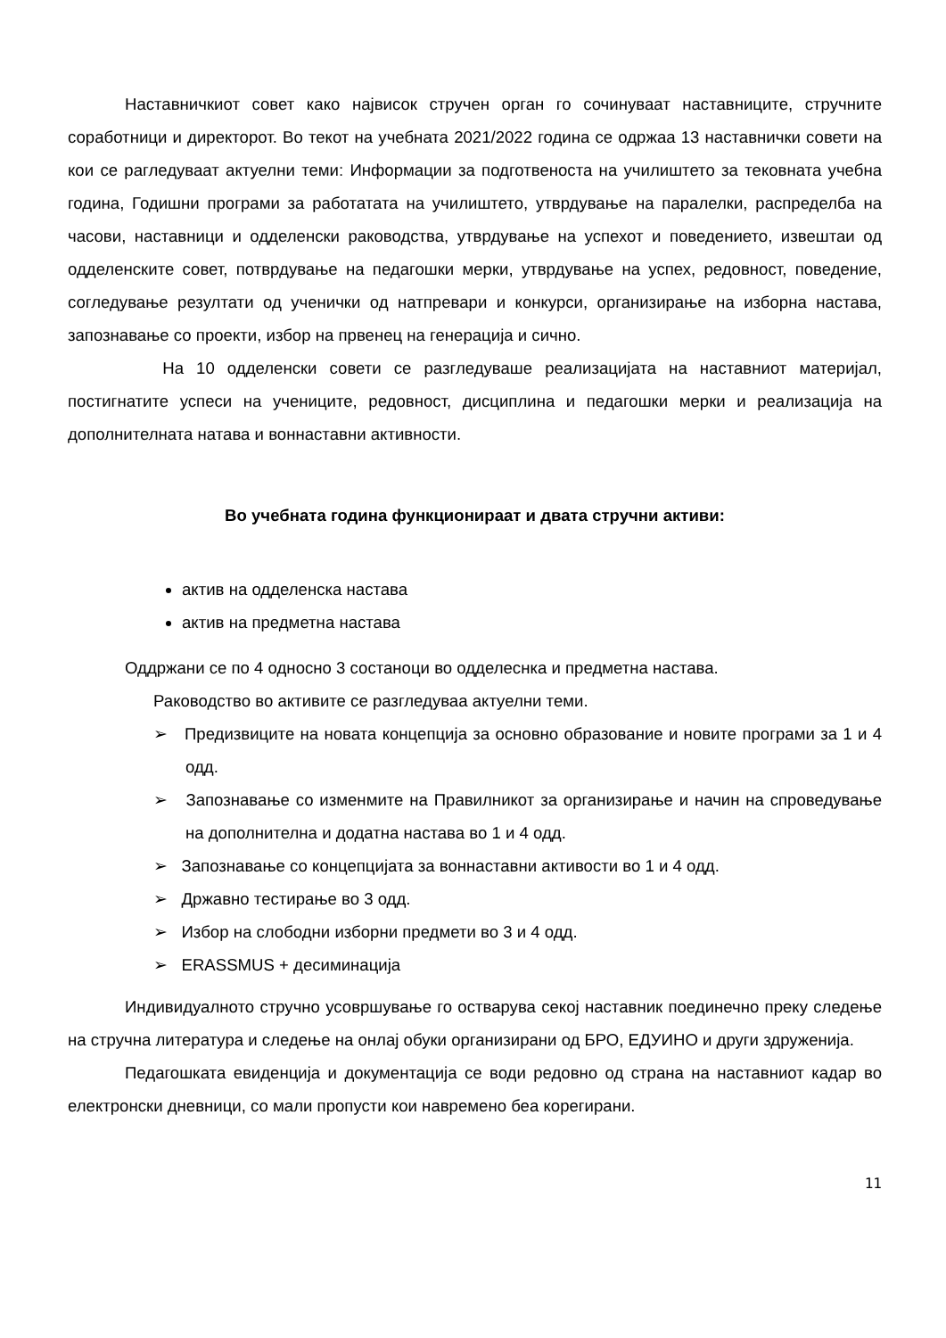Наставничкиот совет како највисок стручен орган го сочинуваат наставниците, стручните соработници и директорот. Во текот на учебната 2021/2022 година се одржаа 13 наставнички совети на кои се рагледуваат актуелни теми: Информации за подготвеноста на училиштето за тековната учебна година, Годишни програми за работатата на училиштето, утврдување на паралелки, распределба на часови, наставници и одделенски раководства, утврдување на успехот и поведението, извештаи од одделенските совет, потврдување на педагошки мерки, утврдување на успех, редовност, поведение, согледување резултати од ученички од натпревари и конкурси, организирање на изборна настава, запознавање со проекти, избор на првенец на генерација и сично.
На 10 одделенски совети се разгледуваше реализацијата на наставниот материјал, постигнатите успеси на учениците, редовност, дисциплина и педагошки мерки и реализација на дополнителната натава и воннаставни активности.
Во учебната година функционираат и двата стручни активи:
актив на одделенска настава
актив на предметна настава
Оддржани се по 4 односно 3 состаноци во одделеснка и предметна настава.
Раководство во активите се разгледуваа актуелни теми.
➢ Предизвиците на новата концепција за основно образование и новите програми за 1 и 4 одд.
➢ Запознавање со изменмите на Правилникот за организирање и начин на спроведување на дополнителна и додатна настава во 1 и 4 одд.
➢ Запознавање со концепцијата за вонн​аставни активости во 1 и 4 одд.
➢ Државно тестирање во 3 одд.
➢ Избор на слободни изборни предмети во 3 и 4 одд.
➢ ERASSMUS + десиминација
Индивидуалното стручно усовршување го остварува секој наставник поединечно преку следење на стручна литература и следење на онлај обуки организирани од БРО, ЕДУИНО и други здруженија.
Педагошката евиденција и документација се води редовно од страна на наставниот кадар во електронски дневници, со мали пропусти кои навремено беа корегирани.
11